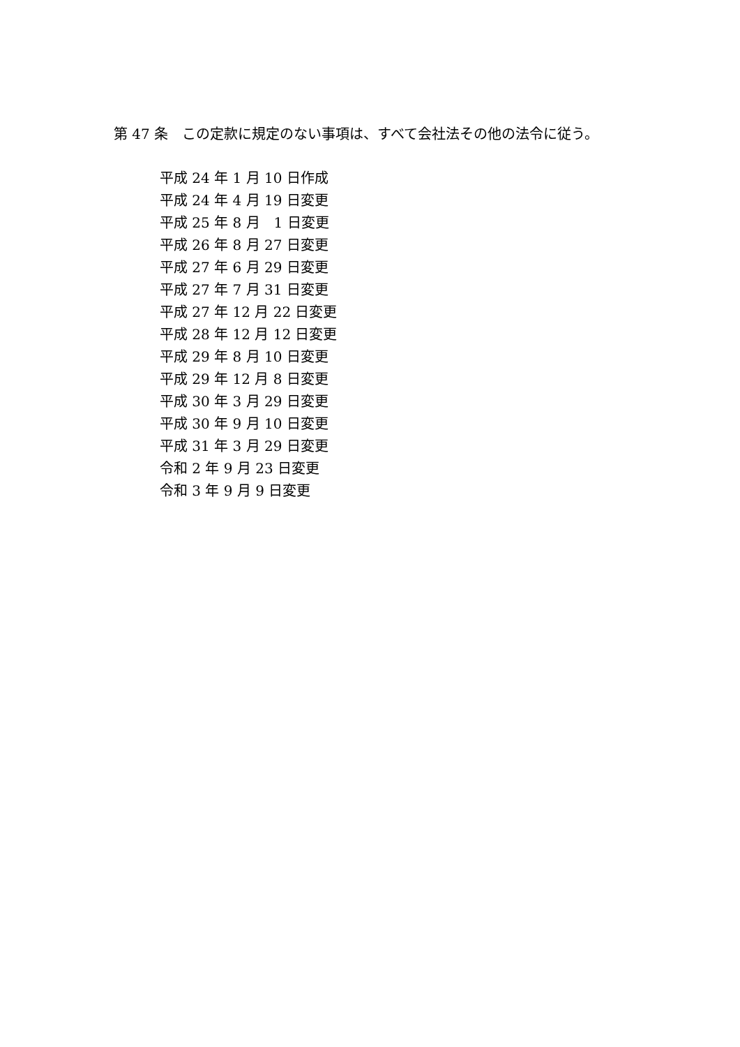第 47 条　この定款に規定のない事項は、すべて会社法その他の法令に従う。
平成 24 年 1 月 10 日作成
平成 24 年 4 月 19 日変更
平成 25 年 8 月　1 日変更
平成 26 年 8 月 27 日変更
平成 27 年 6 月 29 日変更
平成 27 年 7 月 31 日変更
平成 27 年 12 月 22 日変更
平成 28 年 12 月 12 日変更
平成 29 年 8 月 10 日変更
平成 29 年 12 月 8 日変更
平成 30 年 3 月 29 日変更
平成 30 年 9 月 10 日変更
平成 31 年 3 月 29 日変更
令和 2 年 9 月 23 日変更
令和 3 年 9 月 9 日変更